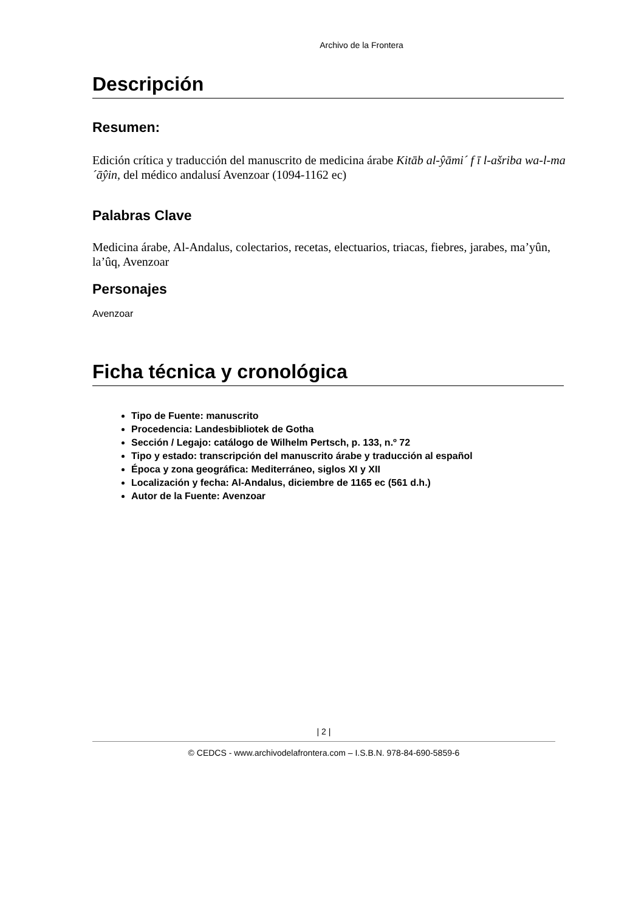Archivo de la Frontera
Descripción
Resumen:
Edición crítica y traducción del manuscrito de medicina árabe Kitāb al-ŷāmi´ f ī l-ašriba wa-l-ma´āŷin, del médico andalusí Avenzoar (1094-1162 ec)
Palabras Clave
Medicina árabe, Al-Andalus, colectarios, recetas, electuarios, triacas, fiebres, jarabes, ma’yûn, la’ûq, Avenzoar
Personajes
Avenzoar
Ficha técnica y cronológica
Tipo de Fuente: manuscrito
Procedencia: Landesbibliotek de Gotha
Sección / Legajo: catálogo de Wilhelm Pertsch, p. 133, n.º 72
Tipo y estado: transcripción del manuscrito árabe y traducción al español
Época y zona geográfica: Mediterráneo, siglos XI y XII
Localización y fecha: Al-Andalus, diciembre de 1165 ec (561 d.h.)
Autor de la Fuente: Avenzoar
| 2 |
© CEDCS - www.archivodelafrontera.com – I.S.B.N. 978-84-690-5859-6